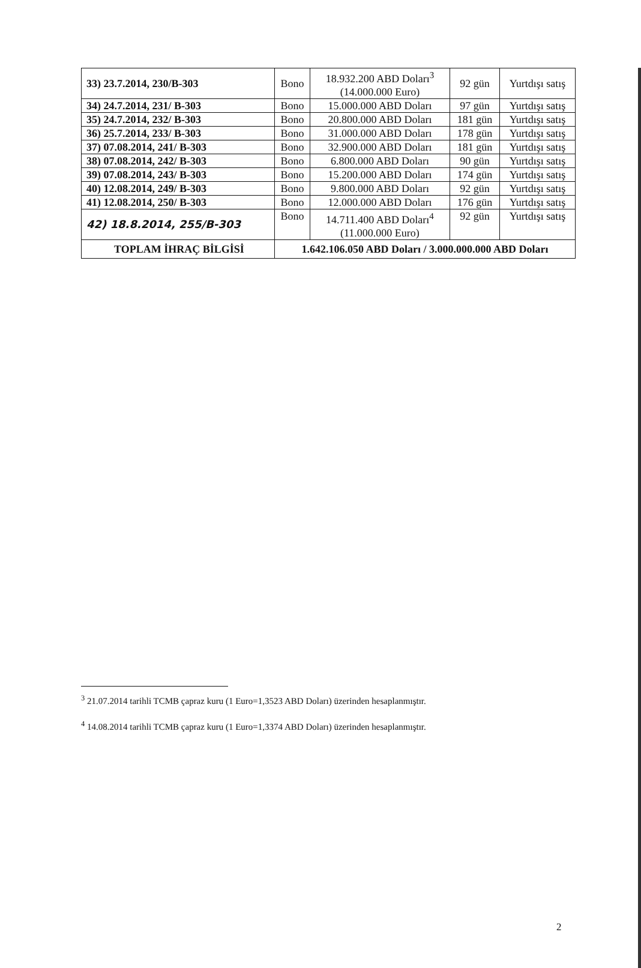| 33) 23.7.2014, 230/B-303 | Bono | 18.932.200 ABD Doları<sup>3</sup> (14.000.000 Euro) | 92 gün | Yurtdışı satış |
| 34) 24.7.2014, 231/ B-303 | Bono | 15.000.000 ABD Doları | 97 gün | Yurtdışı satış |
| 35) 24.7.2014, 232/ B-303 | Bono | 20.800.000 ABD Doları | 181 gün | Yurtdışı satış |
| 36) 25.7.2014, 233/ B-303 | Bono | 31.000.000 ABD Doları | 178 gün | Yurtdışı satış |
| 37) 07.08.2014, 241/ B-303 | Bono | 32.900.000 ABD Doları | 181 gün | Yurtdışı satış |
| 38) 07.08.2014, 242/ B-303 | Bono | 6.800.000 ABD Doları | 90 gün | Yurtdışı satış |
| 39) 07.08.2014, 243/ B-303 | Bono | 15.200.000 ABD Doları | 174 gün | Yurtdışı satış |
| 40) 12.08.2014, 249/ B-303 | Bono | 9.800.000 ABD Doları | 92 gün | Yurtdışı satış |
| 41) 12.08.2014, 250/ B-303 | Bono | 12.000.000 ABD Doları | 176 gün | Yurtdışı satış |
| 42) 18.8.2014, 255/B-303 | Bono | 14.711.400 ABD Doları<sup>4</sup> (11.000.000 Euro) | 92 gün | Yurtdışı satış |
| TOPLAM İHRAÇ BİLGİSİ | 1.642.106.050 ABD Doları / 3.000.000.000 ABD Doları | | | |
<sup>3</sup> 21.07.2014 tarihli TCMB çapraz kuru (1 Euro=1,3523 ABD Doları) üzerinden hesaplanmıştır.
<sup>4</sup> 14.08.2014 tarihli TCMB çapraz kuru (1 Euro=1,3374 ABD Doları) üzerinden hesaplanmıştır.
2